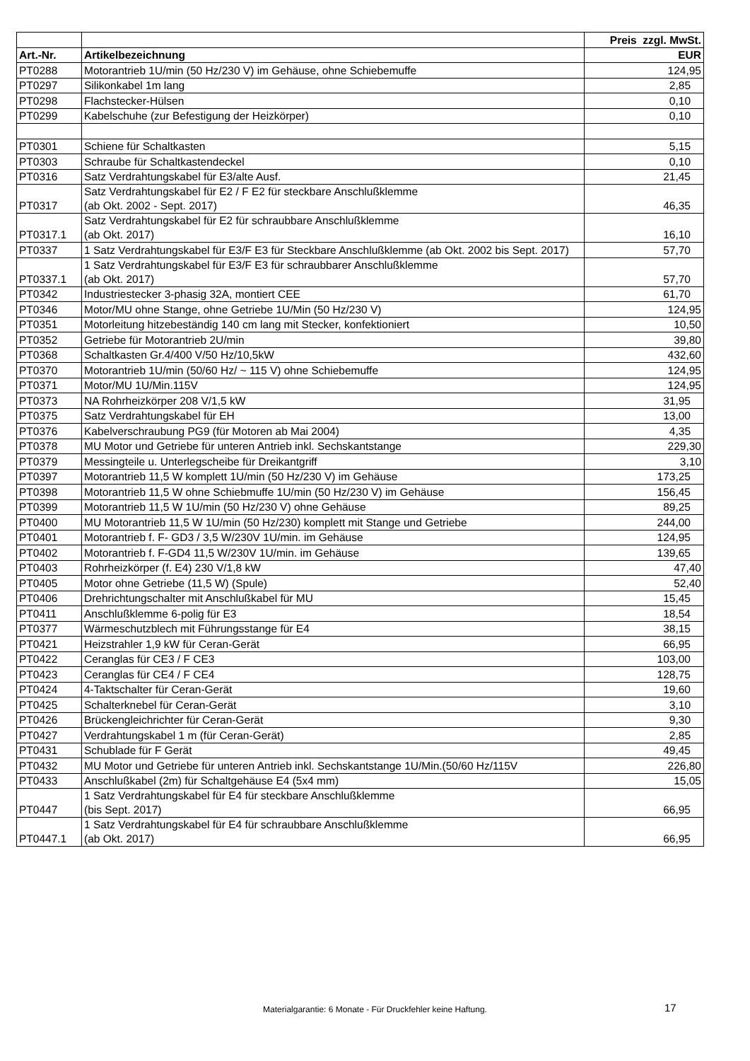| | | Preis zzgl. MwSt. |
| Art.-Nr. | Artikelbezeichnung | EUR |
| PT0288 | Motorantrieb 1U/min (50 Hz/230 V) im Gehäuse, ohne Schiebemuffe | 124,95 |
| PT0297 | Silikonkabel 1m lang | 2,85 |
| PT0298 | Flachstecker-Hülsen | 0,10 |
| PT0299 | Kabelschuhe (zur Befestigung der Heizkörper) | 0,10 |
| PT0301 | Schiene für Schaltkasten | 5,15 |
| PT0303 | Schraube für Schaltkastendeckel | 0,10 |
| PT0316 | Satz Verdrahtungskabel für E3/alte Ausf. | 21,45 |
| PT0317 | Satz Verdrahtungskabel für E2 / F E2 für steckbare Anschlußklemme (ab Okt. 2002 - Sept. 2017) | 46,35 |
| PT0317.1 | Satz Verdrahtungskabel für E2 für schraubbare Anschlußklemme (ab Okt. 2017) | 16,10 |
| PT0337 | 1 Satz Verdrahtungskabel für E3/F E3 für Steckbare Anschlußklemme (ab Okt. 2002 bis Sept. 2017) | 57,70 |
| PT0337.1 | 1 Satz Verdrahtungskabel für E3/F E3 für schraubbarer Anschlußklemme (ab Okt. 2017) | 57,70 |
| PT0342 | Industriestecker 3-phasig 32A, montiert CEE | 61,70 |
| PT0346 | Motor/MU ohne Stange, ohne Getriebe 1U/Min (50 Hz/230 V) | 124,95 |
| PT0351 | Motorleitung hitzebeständig 140 cm lang mit Stecker, konfektioniert | 10,50 |
| PT0352 | Getriebe für Motorantrieb 2U/min | 39,80 |
| PT0368 | Schaltkasten Gr.4/400 V/50 Hz/10,5kW | 432,60 |
| PT0370 | Motorantrieb 1U/min (50/60 Hz/ ~ 115 V) ohne Schiebemuffe | 124,95 |
| PT0371 | Motor/MU 1U/Min.115V | 124,95 |
| PT0373 | NA Rohrheizkörper 208 V/1,5 kW | 31,95 |
| PT0375 | Satz Verdrahtungskabel für EH | 13,00 |
| PT0376 | Kabelverschraubung PG9 (für Motoren ab Mai 2004) | 4,35 |
| PT0378 | MU Motor und Getriebe für unteren Antrieb inkl. Sechskantstange | 229,30 |
| PT0379 | Messingteile u. Unterlegscheibe für Dreikantgriff | 3,10 |
| PT0397 | Motorantrieb 11,5 W komplett 1U/min (50 Hz/230 V) im Gehäuse | 173,25 |
| PT0398 | Motorantrieb 11,5 W ohne Schiebmuffe 1U/min (50 Hz/230 V) im Gehäuse | 156,45 |
| PT0399 | Motorantrieb 11,5 W 1U/min (50 Hz/230 V) ohne Gehäuse | 89,25 |
| PT0400 | MU Motorantrieb 11,5 W 1U/min (50 Hz/230) komplett mit Stange und Getriebe | 244,00 |
| PT0401 | Motorantrieb f. F- GD3 / 3,5 W/230V 1U/min. im Gehäuse | 124,95 |
| PT0402 | Motorantrieb f. F-GD4 11,5 W/230V 1U/min. im Gehäuse | 139,65 |
| PT0403 | Rohrheizkörper (f. E4) 230 V/1,8 kW | 47,40 |
| PT0405 | Motor ohne Getriebe (11,5 W) (Spule) | 52,40 |
| PT0406 | Drehrichtungschalter mit Anschlußkabel für MU | 15,45 |
| PT0411 | Anschlußklemme 6-polig für E3 | 18,54 |
| PT0377 | Wärmeschutzblech mit Führungsstange für E4 | 38,15 |
| PT0421 | Heizstrahler 1,9 kW für Ceran-Gerät | 66,95 |
| PT0422 | Ceranglas für CE3 / F CE3 | 103,00 |
| PT0423 | Ceranglas für CE4 / F CE4 | 128,75 |
| PT0424 | 4-Taktschalter für Ceran-Gerät | 19,60 |
| PT0425 | Schalterknebel für Ceran-Gerät | 3,10 |
| PT0426 | Brückengleichrichter für Ceran-Gerät | 9,30 |
| PT0427 | Verdrahtungskabel 1 m (für Ceran-Gerät) | 2,85 |
| PT0431 | Schublade für F Gerät | 49,45 |
| PT0432 | MU Motor und Getriebe für unteren Antrieb inkl. Sechskantstange 1U/Min.(50/60 Hz/115V | 226,80 |
| PT0433 | Anschlußkabel (2m) für Schaltgehäuse E4 (5x4 mm) | 15,05 |
| PT0447 | 1 Satz Verdrahtungskabel für E4 für steckbare Anschlußklemme (bis Sept. 2017) | 66,95 |
| PT0447.1 | 1 Satz Verdrahtungskabel für E4 für schraubbare Anschlußklemme (ab Okt. 2017) | 66,95 |
Materialgarantie: 6 Monate - Für Druckfehler keine Haftung. 17